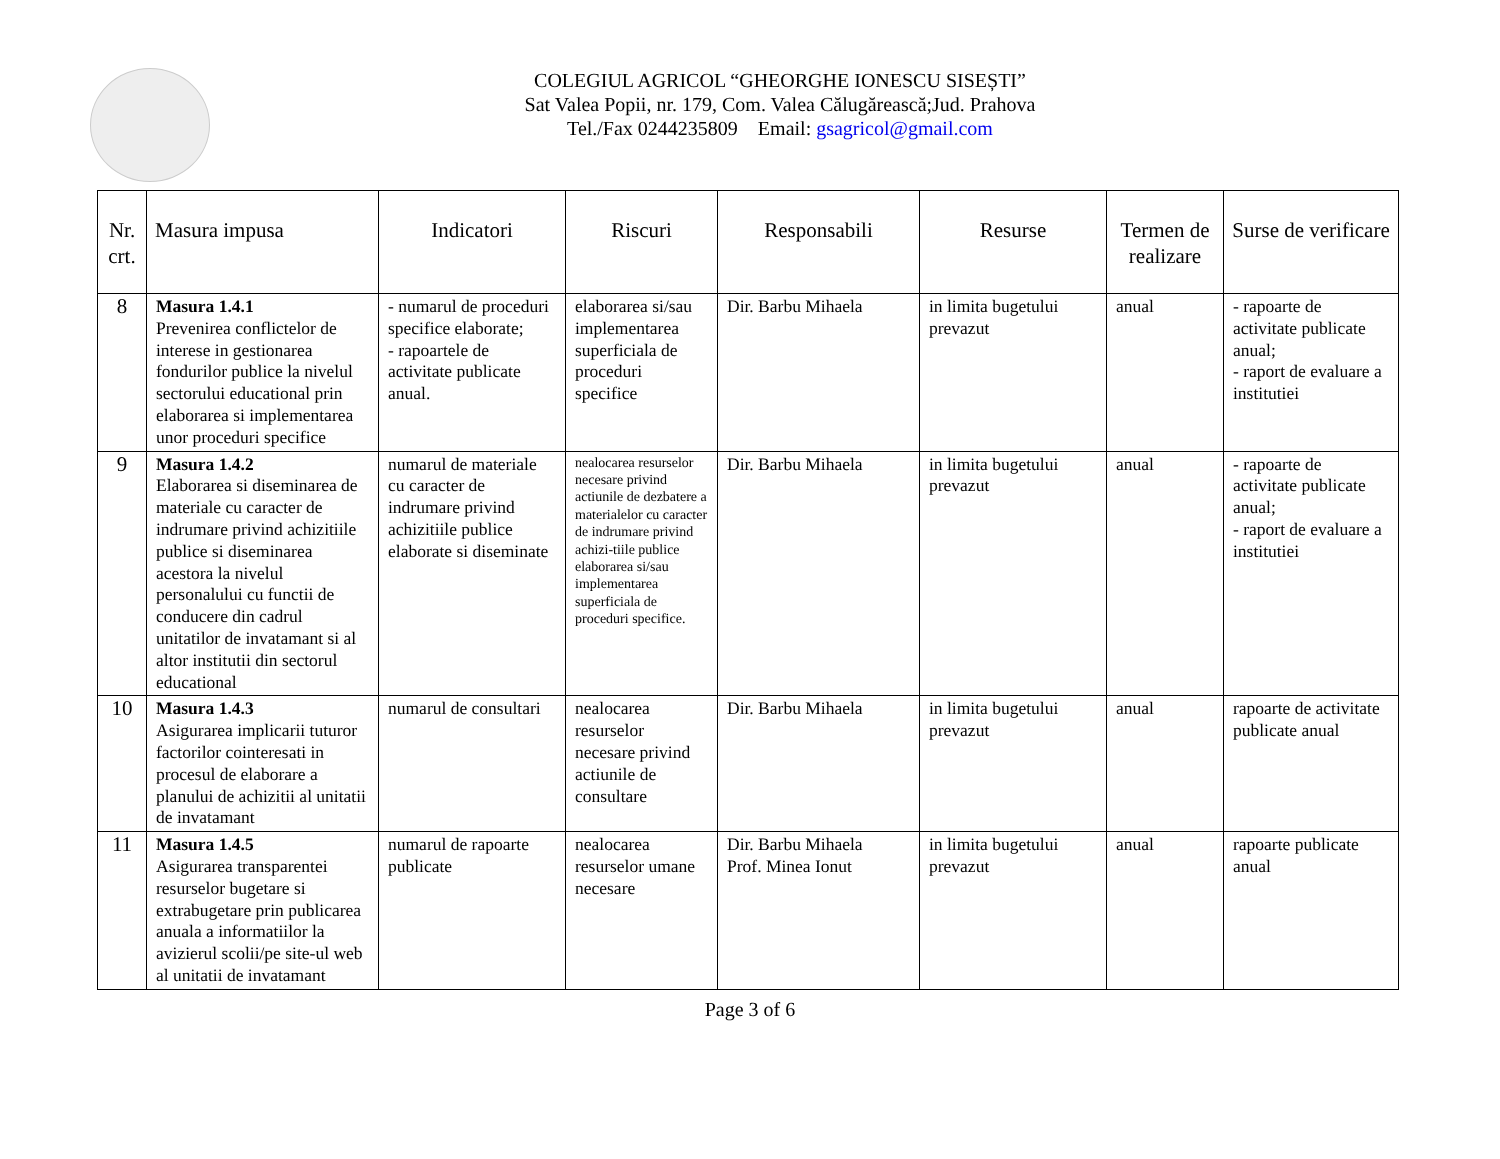COLEGIUL AGRICOL “GHEORGHE IONESCU SISEȘTI”
Sat Valea Popii, nr. 179, Com. Valea Călugărească;Jud. Prahova
Tel./Fax 0244235809 Email: gsagricol@gmail.com
| Nr. crt. | Masura impusa | Indicatori | Riscuri | Responsabili | Resurse | Termen de realizare | Surse de verificare |
| --- | --- | --- | --- | --- | --- | --- | --- |
| 8 | Masura 1.4.1 Prevenirea conflictelor de interese in gestionarea fondurilor publice la nivelul sectorului educational prin elaborarea si implementarea unor proceduri specifice | - numarul de proceduri specifice elaborate; - rapoartele de activitate publicate anual. | elaborarea si/sau implementarea superficiala de proceduri specifice | Dir. Barbu Mihaela | in limita bugetului prevazut | anual | - rapoarte de activitate publicate anual; - raport de evaluare a institutiei |
| 9 | Masura 1.4.2 Elaborarea si diseminarea de materiale cu caracter de indrumare privind achizitiile publice si diseminarea acestora la nivelul personalului cu functii de conducere din cadrul unitatilor de invatamant si al altor institutii din sectorul educational | numarul de materiale cu caracter de indrumare privind achizitiile publice elaborate si diseminate | nealocarea resurselor necesare privind actiunile de dezbatere a materialelor cu caracter de indrumare privind achizi-tiile publice elaborarea si/sau implementarea superficiala de proceduri specifice. | Dir. Barbu Mihaela | in limita bugetului prevazut | anual | - rapoarte de activitate publicate anual; - raport de evaluare a institutiei |
| 10 | Masura 1.4.3 Asigurarea implicarii tuturor factorilor cointeresati in procesul de elaborare a planului de achizitii al unitatii de invatamant | numarul de consultari | nealocarea resurselor necesare privind actiunile de consultare | Dir. Barbu Mihaela | in limita bugetului prevazut | anual | rapoarte de activitate publicate anual |
| 11 | Masura 1.4.5 Asigurarea transparentei resurselor bugetare si extrabugetare prin publicarea anuala a informatiilor la avizierul scolii/pe site-ul web al unitatii de invatamant | numarul de rapoarte publicate | nealocarea resurselor umane necesare | Dir. Barbu Mihaela Prof. Minea Ionut | in limita bugetului prevazut | anual | rapoarte publicate anual |
Page 3 of 6